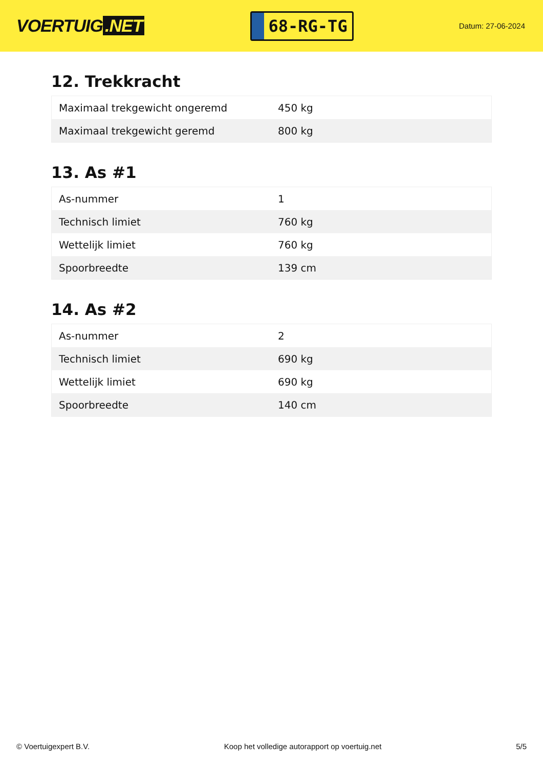VOERTUIG.NET
68-RG-TG
Datum: 27-06-2024
12. Trekkracht
| Maximaal trekgewicht ongeremd | 450 kg |
| Maximaal trekgewicht geremd | 800 kg |
13. As #1
| As-nummer | 1 |
| Technisch limiet | 760 kg |
| Wettelijk limiet | 760 kg |
| Spoorbreedte | 139 cm |
14. As #2
| As-nummer | 2 |
| Technisch limiet | 690 kg |
| Wettelijk limiet | 690 kg |
| Spoorbreedte | 140 cm |
© Voertuigexpert B.V. Koop het volledige autorapport op voertuig.net 5/5